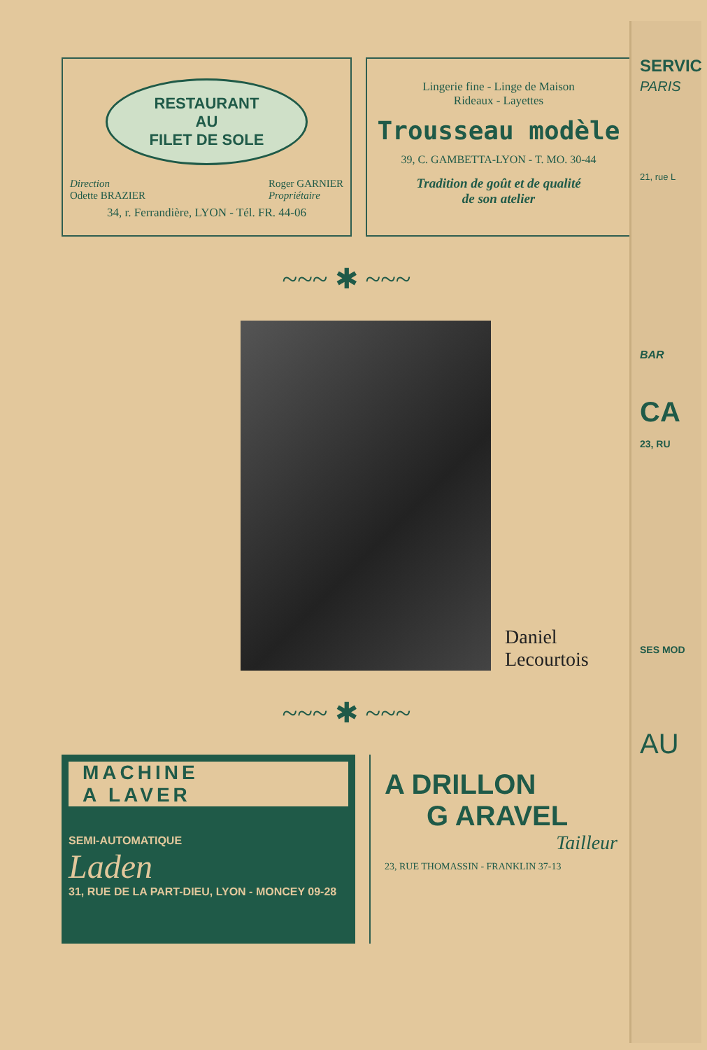RESTAURANT
AU
FILET DE SOLE
Direction
Odette BRAZIER Roger GARNIER
Propriétaire
34, r. Ferrandière, LYON - Tél. FR. 44-06
Lingerie fine - Linge de Maison
Rideaux - Layettes
Trousseau modèle
39, C. GAMBETTA-LYON - T. MO. 30-44
Tradition de goût et de qualité
de son atelier
~~~ ✱ ~~~
Daniel
Lecourtois
~~~ ✱ ~~~
MACHINE
A LAVER
SEMI-AUTOMATIQUE
Laden
31, RUE DE LA PART-DIEU, LYON - MONCEY 09-28
A DRILLON
G ARAVEL
Tailleur
23, RUE THOMASSIN - FRANKLIN 37-13
SERVIC
PARIS
21, rue L
BAR
CA
23, RU
SES MOD
AU